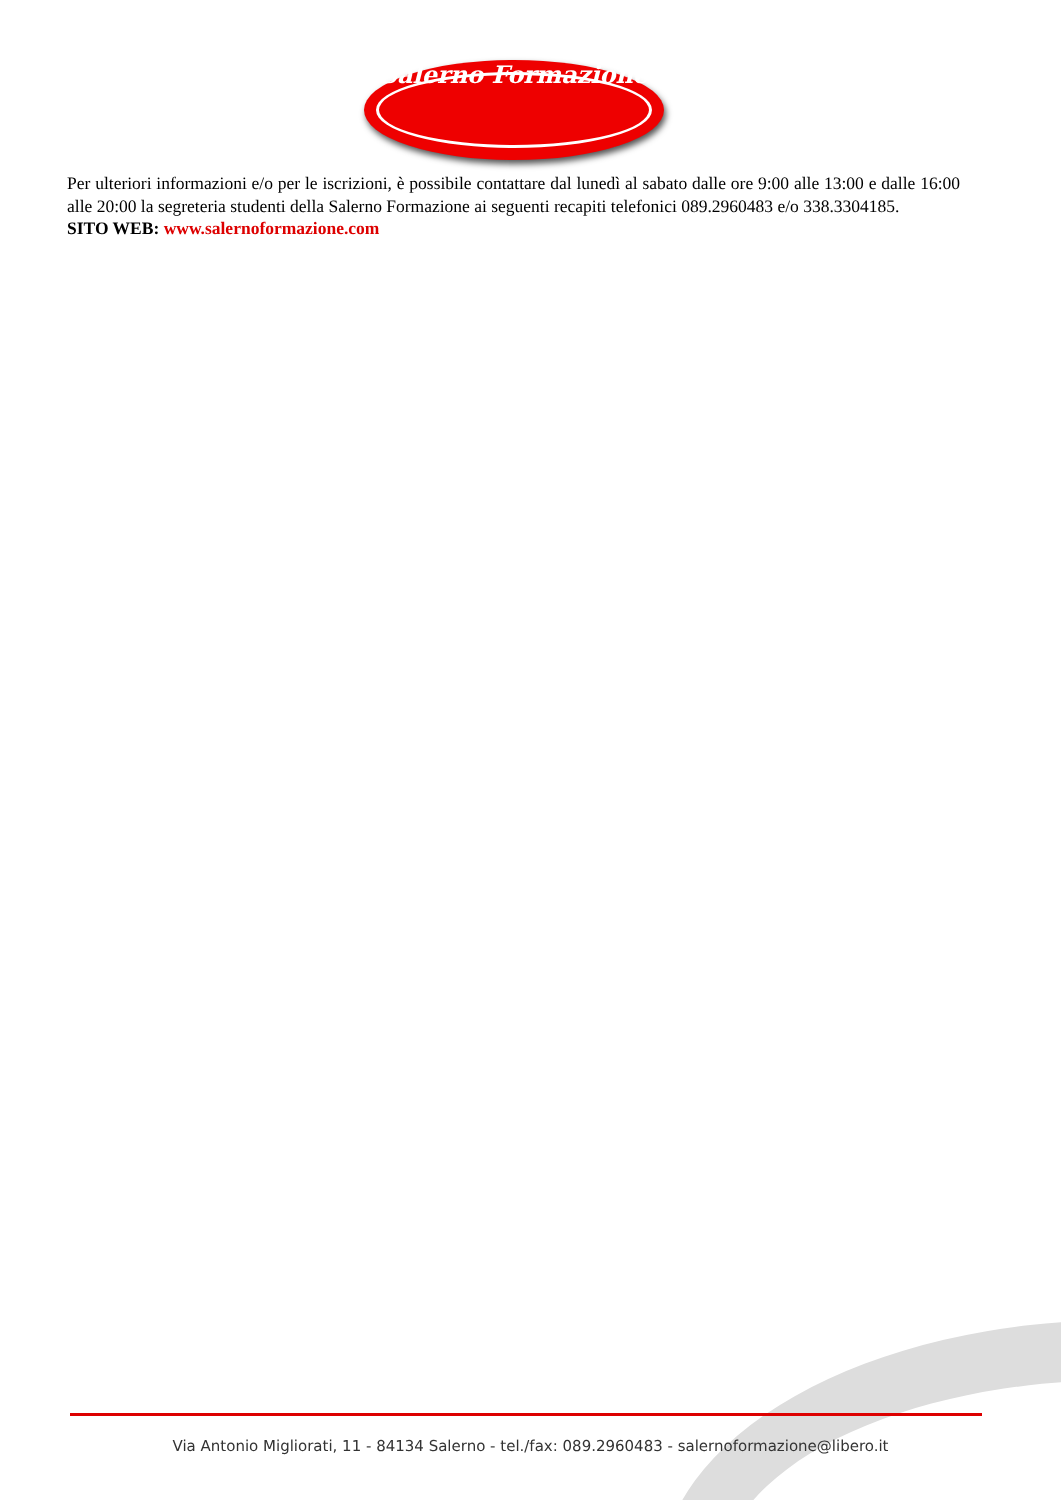Salerno Formazione
Per ulteriori informazioni e/o per le iscrizioni, è possibile contattare dal lunedì al sabato dalle ore 9:00 alle 13:00 e dalle 16:00 alle 20:00 la segreteria studenti della Salerno Formazione ai seguenti recapiti telefonici 089.2960483 e/o 338.3304185.
SITO WEB: www.salernoformazione.com
Via Antonio Migliorati, 11 - 84134 Salerno - tel./fax: 089.2960483 - salernoformazione@libero.it